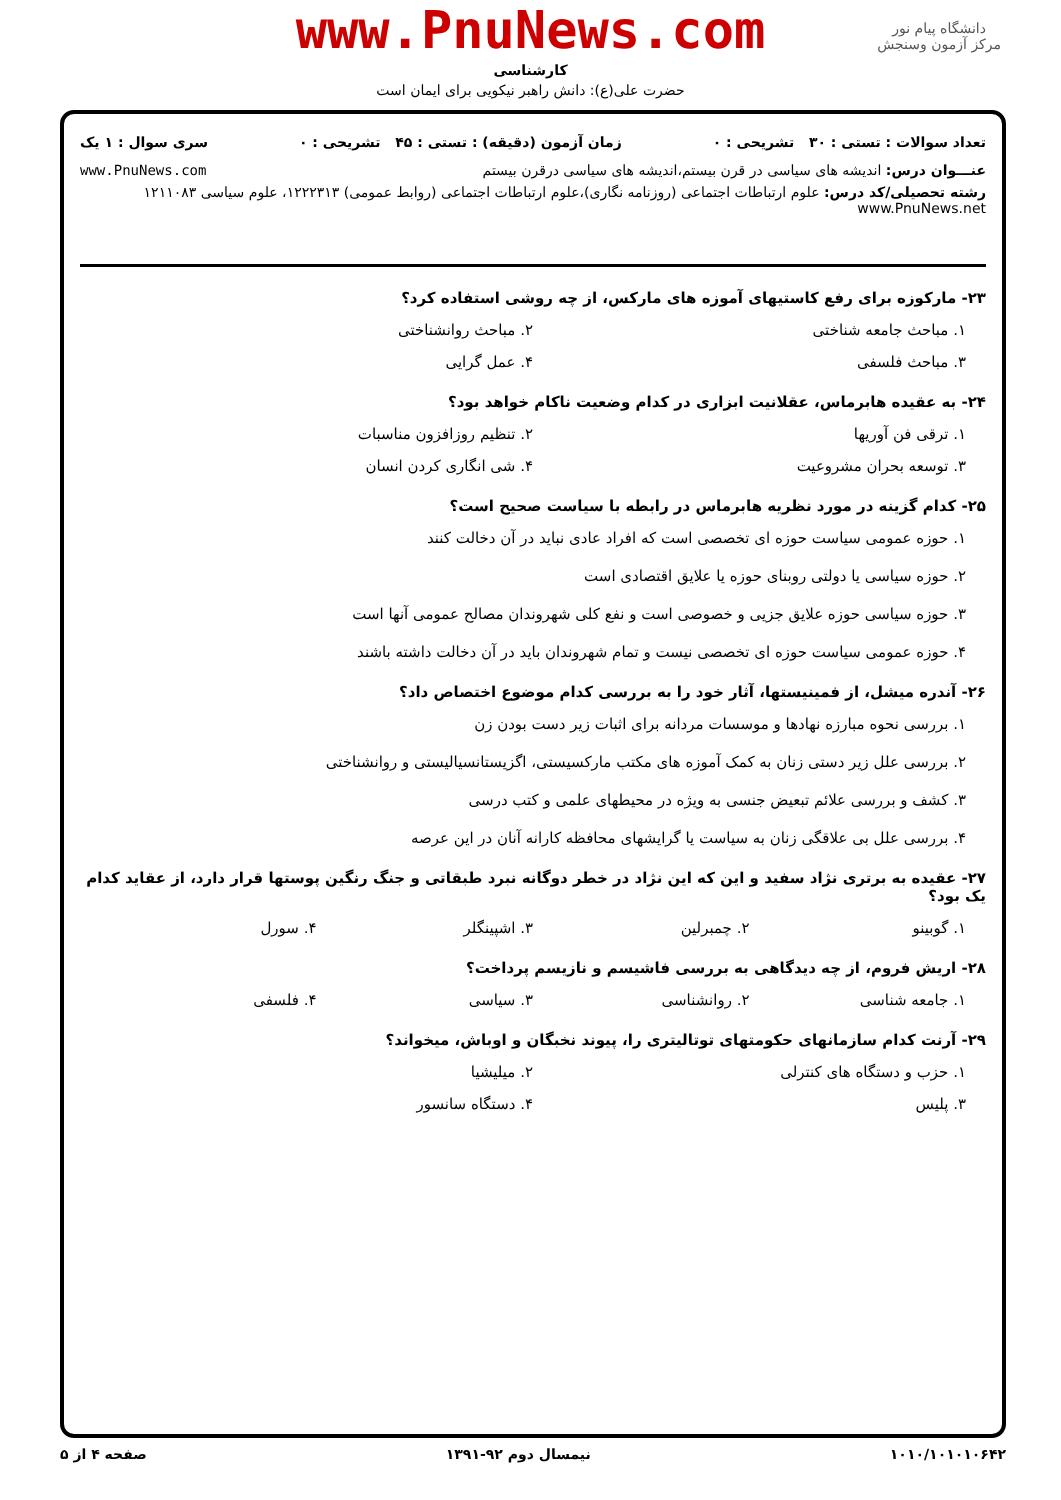www.PnuNews.com
کارشناسی
حضرت علی(ع): دانش راهبر نیکویی برای ایمان است
دانشگاه پیام نور
مرکز آزمون وسنجش
تعداد سوالات : تستی : ۳۰ تشریحی : ۰ زمان آزمون (دقیقه) : تستی : ۴۵ تشریحی : ۰ سری سوال : ۱ یک
عنـــوان درس: اندیشه های سیاسی در قرن بیستم،اندیشه های سیاسی درقرن بیستم www.PnuNews.com
رشته تحصیلی/کد درس: علوم ارتباطات اجتماعی (روزنامه نگاری)،علوم ارتباطات اجتماعی (روابط عمومی) ۱۲۲۲۳۱۳، علوم سیاسی ۱۲۱۱۰۸۳ www.PnuNews.net
۲۳- مارکوزه برای رفع کاستیهای آموزه های مارکس، از چه روشی استفاده کرد؟
۱. مباحث جامعه شناختی ۲. مباحث روانشناختی
۳. مباحث فلسفی ۴. عمل گرایی
۲۴- به عقیده هابرماس، عقلانیت ابزاری در کدام وضعیت ناکام خواهد بود؟
۱. ترقی فن آوریها ۲. تنظیم روزافزون مناسبات
۳. توسعه بحران مشروعیت ۴. شی انگاری کردن انسان
۲۵- کدام گزینه در مورد نظریه هابرماس در رابطه با سیاست صحیح است؟
۱. حوزه عمومی سیاست حوزه ای تخصصی است که افراد عادی نباید در آن دخالت کنند
۲. حوزه سیاسی یا دولتی روبنای حوزه یا علایق اقتصادی است
۳. حوزه سیاسی حوزه علایق جزیی و خصوصی است و نفع کلی شهروندان مصالح عمومی آنها است
۴. حوزه عمومی سیاست حوزه ای تخصصی نیست و تمام شهروندان باید در آن دخالت داشته باشند
۲۶- آندره میشل، از فمینیستها، آثار خود را به بررسی کدام موضوع اختصاص داد؟
۱. بررسی نحوه مبارزه نهادها و موسسات مردانه برای اثبات زیر دست بودن زن
۲. بررسی علل زیر دستی زنان به کمک آموزه های مکتب مارکسیستی، اگزیستانسیالیستی و روانشناختی
۳. کشف و بررسی علائم تبعیض جنسی به ویژه در محیطهای علمی و کتب درسی
۴. بررسی علل بی علاقگی زنان به سیاست یا گرایشهای محافظه کارانه آنان در این عرصه
۲۷- عقیده به برتری نژاد سفید و این که این نژاد در خطر دوگانه نبرد طبقاتی و جنگ رنگین پوستها قرار دارد، از عقاید کدام یک بود؟
۱. گوبینو ۲. چمبرلین ۳. اشپینگلر ۴. سورل
۲۸- اریش فروم، از چه دیدگاهی به بررسی فاشیسم و نازیسم پرداخت؟
۱. جامعه شناسی ۲. روانشناسی ۳. سیاسی ۴. فلسفی
۲۹- آرنت کدام سازمانهای حکومتهای توتالیتری را، پیوند نخبگان و اوباش، میخواند؟
۱. حزب و دستگاه های کنترلی ۲. میلیشیا
۳. پلیس ۴. دستگاه سانسور
۱۰۱۰/۱۰۱۰۱۰۶۴۲ نیمسال دوم ۹۲-۱۳۹۱ صفحه ۴ از ۵